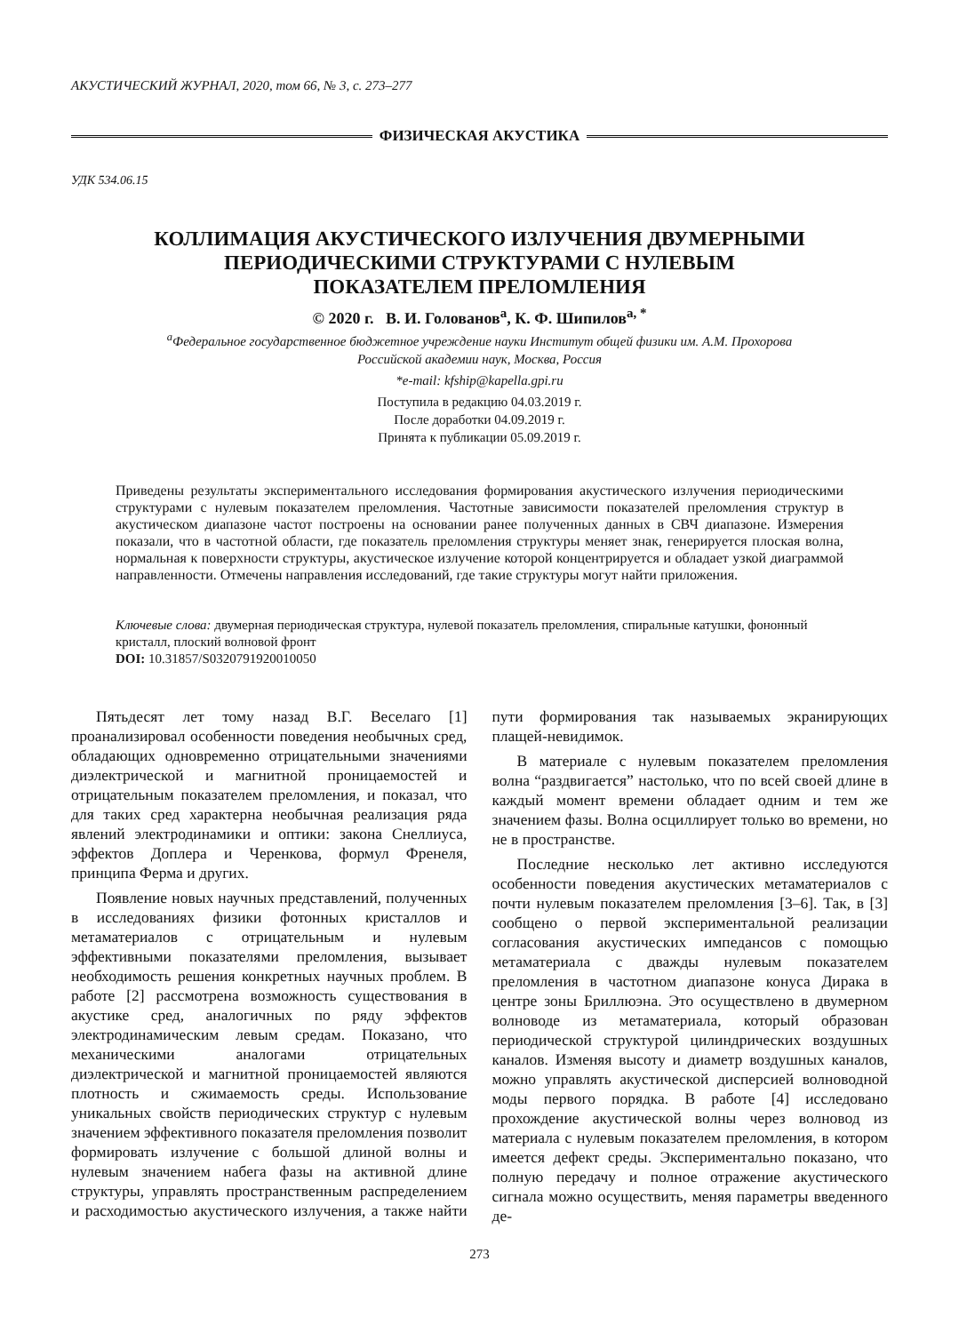АКУСТИЧЕСКИЙ ЖУРНАЛ, 2020, том 66, № 3, с. 273–277
ФИЗИЧЕСКАЯ АКУСТИКА
УДК 534.06.15
КОЛЛИМАЦИЯ АКУСТИЧЕСКОГО ИЗЛУЧЕНИЯ ДВУМЕРНЫМИ
ПЕРИОДИЧЕСКИМИ СТРУКТУРАМИ С НУЛЕВЫМ
ПОКАЗАТЕЛЕМ ПРЕЛОМЛЕНИЯ
© 2020 г. В. И. Голованов<sup>a</sup>, К. Ф. Шипилов<sup>a, *</sup>
<sup>a</sup> Федеральное государственное бюджетное учреждение науки Институт общей физики им. А.М. Прохорова
Российской академии наук, Москва, Россия
*e-mail: kfship@kapella.gpi.ru
Поступила в редакцию 04.03.2019 г.
После доработки 04.09.2019 г.
Принята к публикации 05.09.2019 г.
Приведены результаты экспериментального исследования формирования акустического излучения периодическими структурами с нулевым показателем преломления. Частотные зависимости показателей преломления структур в акустическом диапазоне частот построены на основании ранее полученных данных в СВЧ диапазоне. Измерения показали, что в частотной области, где показатель преломления структуры меняет знак, генерируется плоская волна, нормальная к поверхности структуры, акустическое излучение которой концентрируется и обладает узкой диаграммой направленности. Отмечены направления исследований, где такие структуры могут найти приложения.
Ключевые слова: двумерная периодическая структура, нулевой показатель преломления, спиральные катушки, фононный кристалл, плоский волновой фронт
DOI: 10.31857/S0320791920010050
Пятьдесят лет тому назад В.Г. Веселаго [1] проанализировал особенности поведения необычных сред, обладающих одновременно отрицательными значениями диэлектрической и магнитной проницаемостей и отрицательным показателем преломления, и показал, что для таких сред характерна необычная реализация ряда явлений электродинамики и оптики: закона Снеллиуса, эффектов Доплера и Черенкова, формул Френеля, принципа Ферма и других.
Появление новых научных представлений, полученных в исследованиях физики фотонных кристаллов и метаматериалов с отрицательным и нулевым эффективными показателями преломления, вызывает необходимость решения конкретных научных проблем. В работе [2] рассмотрена возможность существования в акустике сред, аналогичных по ряду эффектов электродинамическим левым средам. Показано, что механическими аналогами отрицательных диэлектрической и магнитной проницаемостей являются плотность и сжимаемость среды. Использование уникальных свойств периодических структур с нулевым значением эффективного показателя преломления позволит формировать излучение с большой длиной волны и нулевым значением набега фазы на активной длине структуры, управлять пространственным распределением и расходимостью акустического излучения, а также найти пути формирования так называемых экранирующих плащей-невидимок.
В материале с нулевым показателем преломления волна “раздвигается” настолько, что по всей своей длине в каждый момент времени обладает одним и тем же значением фазы. Волна осциллирует только во времени, но не в пространстве.
Последние несколько лет активно исследуются особенности поведения акустических метаматериалов с почти нулевым показателем преломления [3–6]. Так, в [3] сообщено о первой экспериментальной реализации согласования акустических импедансов с помощью метаматериала с дважды нулевым показателем преломления в частотном диапазоне конуса Дирака в центре зоны Бриллюэна. Это осуществлено в двумерном волноводе из метаматериала, который образован периодической структурой цилиндрических воздушных каналов. Изменяя высоту и диаметр воздушных каналов, можно управлять акустической дисперсией волноводной моды первого порядка. В работе [4] исследовано прохождение акустической волны через волновод из материала с нулевым показателем преломления, в котором имеется дефект среды. Экспериментально показано, что полную передачу и полное отражение акустического сигнала можно осуществить, меняя параметры введенного де-
273